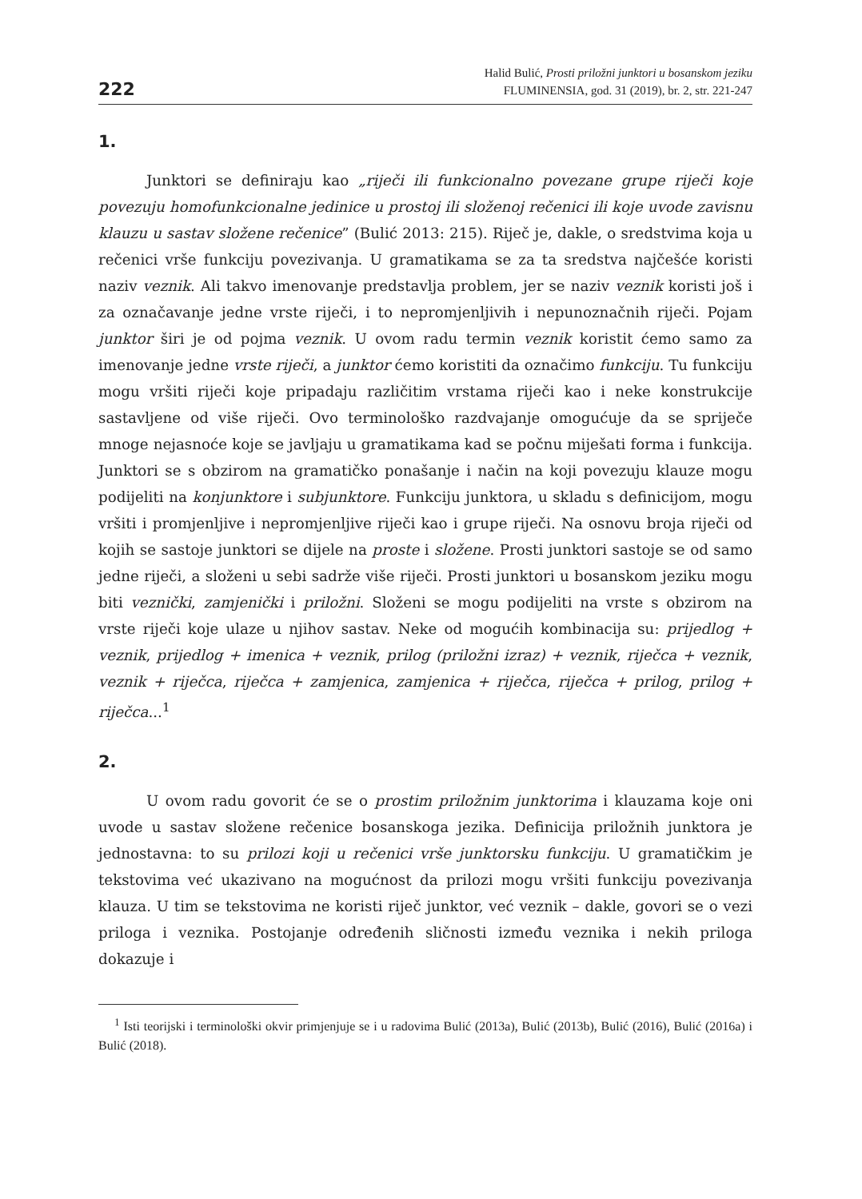222
Halid Bulić, Prosti priložni junktori u bosanskom jeziku
FLUMINENSIA, god. 31 (2019), br. 2, str. 221-247
1.
Junktori se definiraju kao „riječi ili funkcionalno povezane grupe riječi koje povezuju homofunkcionalne jedinice u prostoj ili složenoj rečenici ili koje uvode zavisnu klauzu u sastav složene rečenice” (Bulić 2013: 215). Riječ je, dakle, o sredstvima koja u rečenici vrše funkciju povezivanja. U gramatikama se za ta sredstva najčešće koristi naziv veznik. Ali takvo imenovanje predstavlja problem, jer se naziv veznik koristi još i za označavanje jedne vrste riječi, i to nepromjenljivih i nepunoznačnih riječi. Pojam junktor širi je od pojma veznik. U ovom radu termin veznik koristit ćemo samo za imenovanje jedne vrste riječi, a junktor ćemo koristiti da označimo funkciju. Tu funkciju mogu vršiti riječi koje pripadaju različitim vrstama riječi kao i neke konstrukcije sastavljene od više riječi. Ovo terminološko razdvajanje omogućuje da se spriječe mnoge nejasnoće koje se javljaju u gramatikama kad se počnu miješati forma i funkcija. Junktori se s obzirom na gramatičko ponašanje i način na koji povezuju klauze mogu podijeliti na konjunktore i subjunktore. Funkciju junktora, u skladu s definicijom, mogu vršiti i promjenljive i nepromjenljive riječi kao i grupe riječi. Na osnovu broja riječi od kojih se sastoje junktori se dijele na proste i složene. Prosti junktori sastoje se od samo jedne riječi, a složeni u sebi sadrže više riječi. Prosti junktori u bosanskom jeziku mogu biti veznički, zamjenički i priložni. Složeni se mogu podijeliti na vrste s obzirom na vrste riječi koje ulaze u njihov sastav. Neke od mogućih kombinacija su: prijedlog + veznik, prijedlog + imenica + veznik, prilog (priložni izraz) + veznik, riječca + veznik, veznik + riječca, riječca + zamjenica, zamjenica + riječca, riječca + prilog, prilog + riječca...<sup>1</sup>
2.
U ovom radu govorit će se o prostim priložnim junktorima i klauzama koje oni uvode u sastav složene rečenice bosanskoga jezika. Definicija priložnih junktora je jednostavna: to su prilozi koji u rečenici vrše junktorsku funkciju. U gramatičkim je tekstovima već ukazivano na mogućnost da prilozi mogu vršiti funkciju povezivanja klauza. U tim se tekstovima ne koristi riječ junktor, već veznik – dakle, govori se o vezi priloga i veznika. Postojanje određenih sličnosti između veznika i nekih priloga dokazuje i
<sup>1</sup> Isti teorijski i terminološki okvir primjenjuje se i u radovima Bulić (2013a), Bulić (2013b), Bulić (2016), Bulić (2016a) i Bulić (2018).